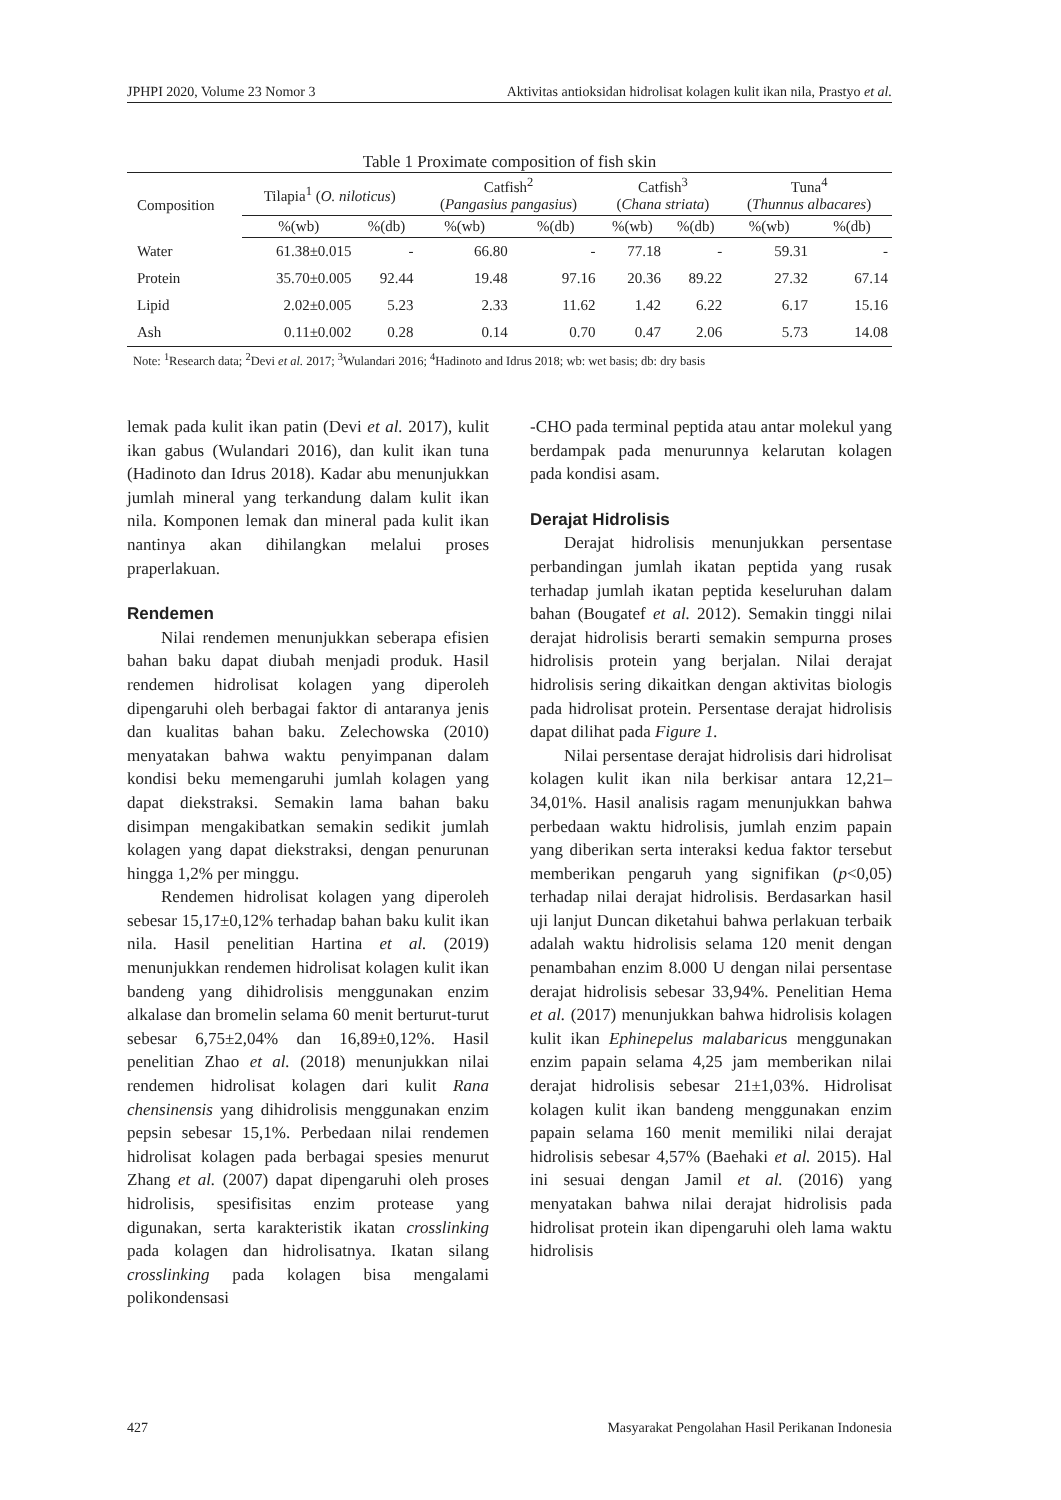JPHPI 2020, Volume 23 Nomor 3 Aktivitas antioksidan hidrolisat kolagen kulit ikan nila, Prastyo et al.
Table 1 Proximate composition of fish skin
| Composition | Tilapia<sup>1</sup> ( O. niloticus ) | | Catfish<sup>2</sup> ( Pangasius pangasius ) | | Catfish<sup>3</sup> ( Chana striata ) | | Tuna<sup>4</sup> ( Thunnus albacares ) | |
| --- | --- | --- | --- | --- | --- | --- | --- | --- |
| | %(wb) | %(db) | %(wb) | %(db) | %(wb) | %(db) | %(wb) | %(db) |
| Water | 61.38±0.015 | - | 66.80 | - | 77.18 | - | 59.31 | - |
| Protein | 35.70±0.005 | 92.44 | 19.48 | 97.16 | 20.36 | 89.22 | 27.32 | 67.14 |
| Lipid | 2.02±0.005 | 5.23 | 2.33 | 11.62 | 1.42 | 6.22 | 6.17 | 15.16 |
| Ash | 0.11±0.002 | 0.28 | 0.14 | 0.70 | 0.47 | 2.06 | 5.73 | 14.08 |
Note: <sup>1</sup>Research data; <sup>2</sup>Devi et al. 2017; <sup>3</sup>Wulandari 2016; <sup>4</sup>Hadinoto and Idrus 2018; wb: wet basis; db: dry basis
lemak pada kulit ikan patin (Devi et al. 2017), kulit ikan gabus (Wulandari 2016), dan kulit ikan tuna (Hadinoto dan Idrus 2018). Kadar abu menunjukkan jumlah mineral yang terkandung dalam kulit ikan nila. Komponen lemak dan mineral pada kulit ikan nantinya akan dihilangkan melalui proses praperlakuan.
Rendemen
Nilai rendemen menunjukkan seberapa efisien bahan baku dapat diubah menjadi produk. Hasil rendemen hidrolisat kolagen yang diperoleh dipengaruhi oleh berbagai faktor di antaranya jenis dan kualitas bahan baku. Zelechowska (2010) menyatakan bahwa waktu penyimpanan dalam kondisi beku memengaruhi jumlah kolagen yang dapat diekstraksi. Semakin lama bahan baku disimpan mengakibatkan semakin sedikit jumlah kolagen yang dapat diekstraksi, dengan penurunan hingga 1,2% per minggu.
Rendemen hidrolisat kolagen yang diperoleh sebesar 15,17±0,12% terhadap bahan baku kulit ikan nila. Hasil penelitian Hartina et al. (2019) menunjukkan rendemen hidrolisat kolagen kulit ikan bandeng yang dihidrolisis menggunakan enzim alkalase dan bromelin selama 60 menit berturut-turut sebesar 6,75±2,04% dan 16,89±0,12%. Hasil penelitian Zhao et al. (2018) menunjukkan nilai rendemen hidrolisat kolagen dari kulit Rana chensinensis yang dihidrolisis menggunakan enzim pepsin sebesar 15,1%. Perbedaan nilai rendemen hidrolisat kolagen pada berbagai spesies menurut Zhang et al. (2007) dapat dipengaruhi oleh proses hidrolisis, spesifisitas enzim protease yang digunakan, serta karakteristik ikatan crosslinking pada kolagen dan hidrolisatnya. Ikatan silang crosslinking pada kolagen bisa mengalami polikondensasi
-CHO pada terminal peptida atau antar molekul yang berdampak pada menurunnya kelarutan kolagen pada kondisi asam.
Derajat Hidrolisis
Derajat hidrolisis menunjukkan persentase perbandingan jumlah ikatan peptida yang rusak terhadap jumlah ikatan peptida keseluruhan dalam bahan (Bougatef et al. 2012). Semakin tinggi nilai derajat hidrolisis berarti semakin sempurna proses hidrolisis protein yang berjalan. Nilai derajat hidrolisis sering dikaitkan dengan aktivitas biologis pada hidrolisat protein. Persentase derajat hidrolisis dapat dilihat pada Figure 1.
Nilai persentase derajat hidrolisis dari hidrolisat kolagen kulit ikan nila berkisar antara 12,21–34,01%. Hasil analisis ragam menunjukkan bahwa perbedaan waktu hidrolisis, jumlah enzim papain yang diberikan serta interaksi kedua faktor tersebut memberikan pengaruh yang signifikan (p<0,05) terhadap nilai derajat hidrolisis. Berdasarkan hasil uji lanjut Duncan diketahui bahwa perlakuan terbaik adalah waktu hidrolisis selama 120 menit dengan penambahan enzim 8.000 U dengan nilai persentase derajat hidrolisis sebesar 33,94%. Penelitian Hema et al. (2017) menunjukkan bahwa hidrolisis kolagen kulit ikan Ephinepelus malabaricus menggunakan enzim papain selama 4,25 jam memberikan nilai derajat hidrolisis sebesar 21±1,03%. Hidrolisat kolagen kulit ikan bandeng menggunakan enzim papain selama 160 menit memiliki nilai derajat hidrolisis sebesar 4,57% (Baehaki et al. 2015). Hal ini sesuai dengan Jamil et al. (2016) yang menyatakan bahwa nilai derajat hidrolisis pada hidrolisat protein ikan dipengaruhi oleh lama waktu hidrolisis
427 Masyarakat Pengolahan Hasil Perikanan Indonesia